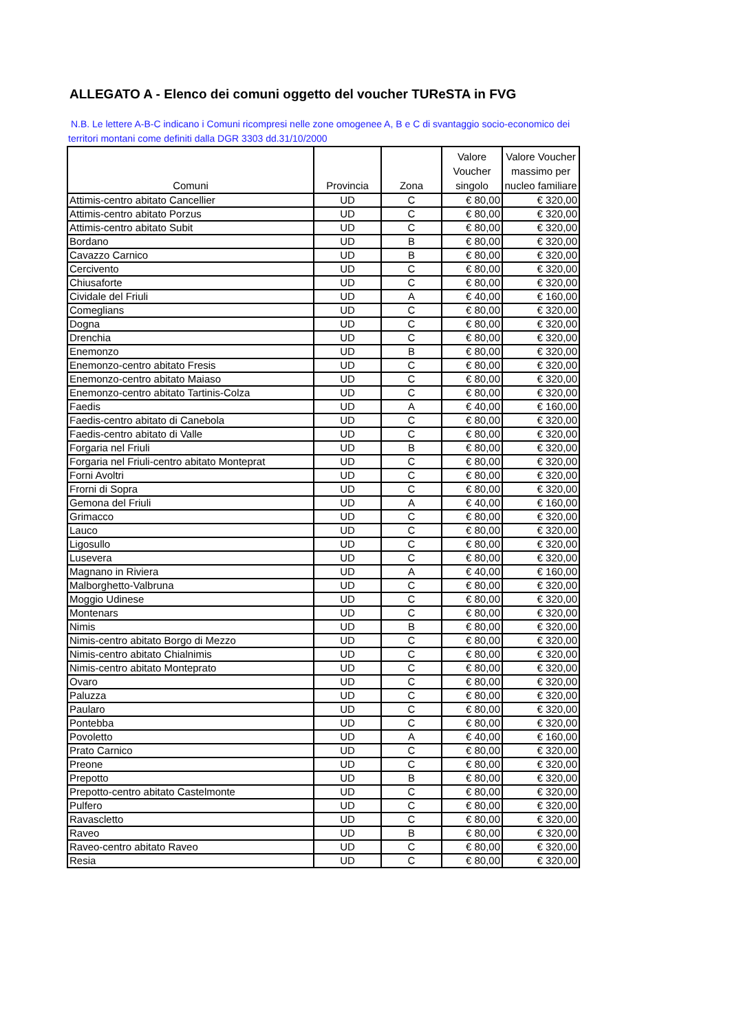ALLEGATO A - Elenco dei comuni oggetto del voucher TUReSTA in FVG
N.B. Le lettere A-B-C indicano i Comuni ricompresi nelle zone omogenee A, B e C di svantaggio socio-economico dei territori montani come definiti dalla DGR 3303 dd.31/10/2000
| Comuni | Provincia | Zona | Valore Voucher singolo | Valore Voucher massimo per nucleo familiare |
| --- | --- | --- | --- | --- |
| Attimis-centro abitato Cancellier | UD | C | € 80,00 | € 320,00 |
| Attimis-centro abitato Porzus | UD | C | € 80,00 | € 320,00 |
| Attimis-centro abitato Subit | UD | C | € 80,00 | € 320,00 |
| Bordano | UD | B | € 80,00 | € 320,00 |
| Cavazzo Carnico | UD | B | € 80,00 | € 320,00 |
| Cercivento | UD | C | € 80,00 | € 320,00 |
| Chiusaforte | UD | C | € 80,00 | € 320,00 |
| Cividale del Friuli | UD | A | € 40,00 | € 160,00 |
| Comeglians | UD | C | € 80,00 | € 320,00 |
| Dogna | UD | C | € 80,00 | € 320,00 |
| Drenchia | UD | C | € 80,00 | € 320,00 |
| Enemonzo | UD | B | € 80,00 | € 320,00 |
| Enemonzo-centro abitato Fresis | UD | C | € 80,00 | € 320,00 |
| Enemonzo-centro abitato Maiaso | UD | C | € 80,00 | € 320,00 |
| Enemonzo-centro abitato Tartinis-Colza | UD | C | € 80,00 | € 320,00 |
| Faedis | UD | A | € 40,00 | € 160,00 |
| Faedis-centro abitato di Canebola | UD | C | € 80,00 | € 320,00 |
| Faedis-centro abitato di Valle | UD | C | € 80,00 | € 320,00 |
| Forgaria nel Friuli | UD | B | € 80,00 | € 320,00 |
| Forgaria nel Friuli-centro abitato Monteprat | UD | C | € 80,00 | € 320,00 |
| Forni Avoltri | UD | C | € 80,00 | € 320,00 |
| Frorni di Sopra | UD | C | € 80,00 | € 320,00 |
| Gemona del Friuli | UD | A | € 40,00 | € 160,00 |
| Grimacco | UD | C | € 80,00 | € 320,00 |
| Lauco | UD | C | € 80,00 | € 320,00 |
| Ligosullo | UD | C | € 80,00 | € 320,00 |
| Lusevera | UD | C | € 80,00 | € 320,00 |
| Magnano in Riviera | UD | A | € 40,00 | € 160,00 |
| Malborghetto-Valbruna | UD | C | € 80,00 | € 320,00 |
| Moggio Udinese | UD | C | € 80,00 | € 320,00 |
| Montenars | UD | C | € 80,00 | € 320,00 |
| Nimis | UD | B | € 80,00 | € 320,00 |
| Nimis-centro abitato Borgo di Mezzo | UD | C | € 80,00 | € 320,00 |
| Nimis-centro abitato Chialnimis | UD | C | € 80,00 | € 320,00 |
| Nimis-centro abitato Monteprato | UD | C | € 80,00 | € 320,00 |
| Ovaro | UD | C | € 80,00 | € 320,00 |
| Paluzza | UD | C | € 80,00 | € 320,00 |
| Paularo | UD | C | € 80,00 | € 320,00 |
| Pontebba | UD | C | € 80,00 | € 320,00 |
| Povoletto | UD | A | € 40,00 | € 160,00 |
| Prato Carnico | UD | C | € 80,00 | € 320,00 |
| Preone | UD | C | € 80,00 | € 320,00 |
| Prepotto | UD | B | € 80,00 | € 320,00 |
| Prepotto-centro abitato Castelmonte | UD | C | € 80,00 | € 320,00 |
| Pulfero | UD | C | € 80,00 | € 320,00 |
| Ravascletto | UD | C | € 80,00 | € 320,00 |
| Raveo | UD | B | € 80,00 | € 320,00 |
| Raveo-centro abitato Raveo | UD | C | € 80,00 | € 320,00 |
| Resia | UD | C | € 80,00 | € 320,00 |